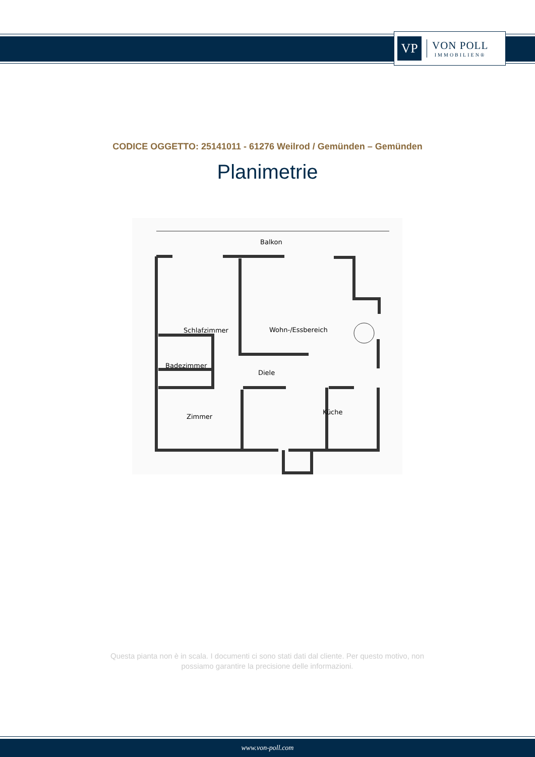VP
VON POLL
IMMOBILIEN®
CODICE OGGETTO: 25141011 - 61276 Weilrod / Gemünden – Gemünden
Planimetrie
Balkon
Schlafzimmer
Wohn-/Essbereich
Badezimmer
Diele
Zimmer
Küche
Questa pianta non è in scala. I documenti ci sono stati dati dal cliente. Per questo motivo, non possiamo garantire la precisione delle informazioni.
www.von-poll.com